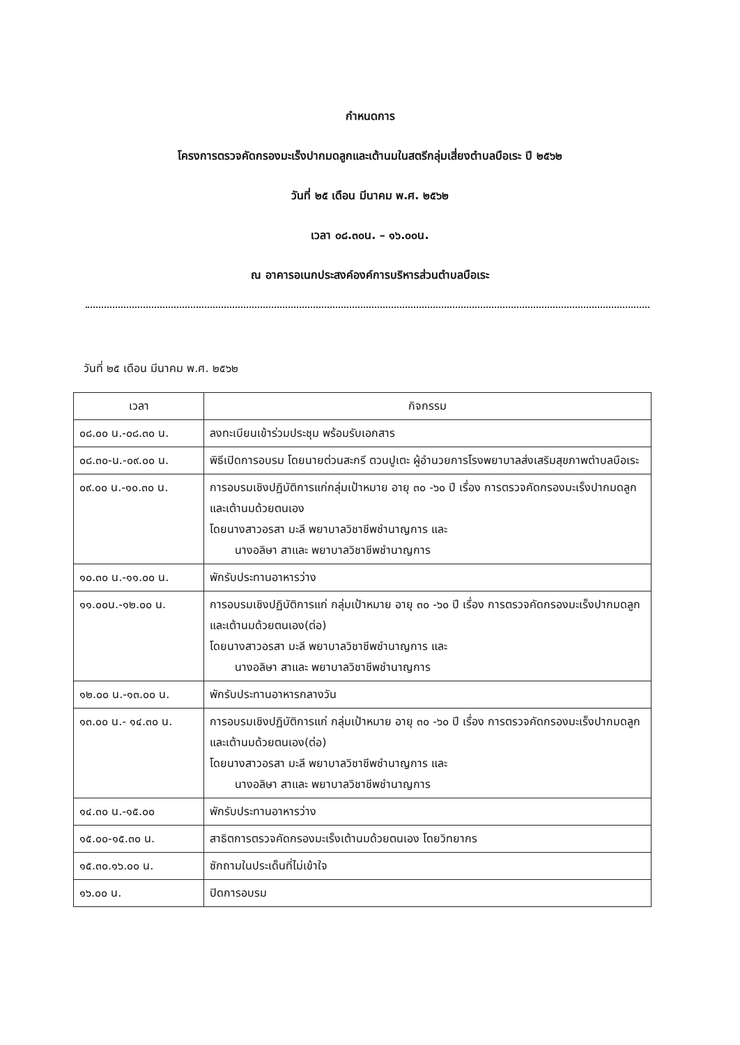กำหนดการ
โครงการตรวจคัดกรองมะเร็งปากมดลูกและเต้านมในสตรีกลุ่มเสี่ยงตำบลบือเระ ปี ๒๕๖๒
วันที่ ๒๕ เดือน มีนาคม พ.ศ. ๒๕๖๒
เวลา ๐๘.๓๐น. – ๑๖.๐๐น.
ณ อาคารอเนกประสงค์องค์การบริหารส่วนตำบลบือเระ
วันที่ ๒๕ เดือน มีนาคม พ.ศ. ๒๕๖๒
| เวลา | กิจกรรม |
| --- | --- |
| ๐๘.๐๐ น.-๐๘.๓๐ น. | ลงทะเบียนเข้าร่วมประชุม พร้อมรับเอกสาร |
| ๐๘.๓๐-น.-๐๙.๐๐ น. | พิธีเปิดการอบรม โดยนายต่วนสะกรี ตวนปูเตะ ผู้อำนวยการโรงพยาบาลส่งเสริมสุขภาพตำบลบือเระ |
| ๐๙.๐๐ น.-๑๐.๓๐ น. | การอบรมเชิงปฏิบัติการแก่กลุ่มเป้าหมาย อายุ ๓๐ -๖๐ ปี เรื่อง การตรวจคัดกรองมะเร็งปากมดลูกและเต้านมด้วยตนเอง โดยนางสาวอรสา มะลี พยาบาลวิชาชีพชำนาญการ และ นางอลิษา สาและ พยาบาลวิชาชีพชำนาญการ |
| ๑๐.๓๐ น.-๑๑.๐๐ น. | พักรับประทานอาหารว่าง |
| ๑๑.๐๐น.-๑๒.๐๐ น. | การอบรมเชิงปฏิบัติการแก่ กลุ่มเป้าหมาย อายุ ๓๐ -๖๐ ปี เรื่อง การตรวจคัดกรองมะเร็งปากมดลูกและเต้านมด้วยตนเอง(ต่อ) โดยนางสาวอรสา มะลี พยาบาลวิชาชีพชำนาญการ และ นางอลิษา สาและ พยาบาลวิชาชีพชำนาญการ |
| ๑๒.๐๐ น.-๑๓.๐๐ น. | พักรับประทานอาหารกลางวัน |
| ๑๓.๐๐ น.- ๑๔.๓๐ น. | การอบรมเชิงปฏิบัติการแก่ กลุ่มเป้าหมาย อายุ ๓๐ -๖๐ ปี เรื่อง การตรวจคัดกรองมะเร็งปากมดลูกและเต้านมด้วยตนเอง(ต่อ) โดยนางสาวอรสา มะลี พยาบาลวิชาชีพชำนาญการ และ นางอลิษา สาและ พยาบาลวิชาชีพชำนาญการ |
| ๑๔.๓๐ น.-๑๕.๐๐ | พักรับประทานอาหารว่าง |
| ๑๕.๐๐-๑๕.๓๐ น. | สาธิตการตรวจคัดกรองมะเร็งเต้านมด้วยตนเอง โดยวิทยากร |
| ๑๕.๓๐.๑๖.๐๐ น. | ซักถามในประเด็นที่ไม่เข้าใจ |
| ๑๖.๐๐ น. | ปิดการอบรม |